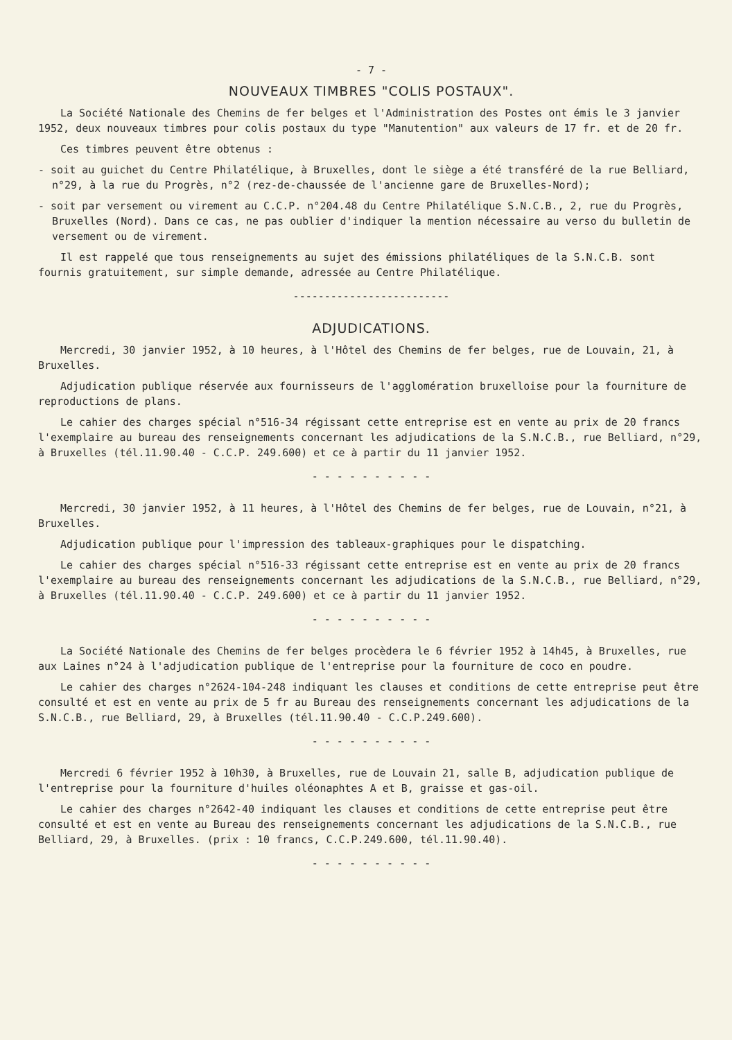- 7 -
NOUVEAUX TIMBRES "COLIS POSTAUX".
La Société Nationale des Chemins de fer belges et l'Administration des Postes ont émis le 3 janvier 1952, deux nouveaux timbres pour colis postaux du type "Manutention" aux valeurs de 17 fr. et de 20 fr.
Ces timbres peuvent être obtenus :
- soit au guichet du Centre Philatélique, à Bruxelles, dont le siège a été transféré de la rue Belliard, n°29, à la rue du Progrès, n°2 (rez-de-chaussée de l'ancienne gare de Bruxelles-Nord);
- soit par versement ou virement au C.C.P. n°204.48 du Centre Philatélique S.N.C.B., 2, rue du Progrès, Bruxelles (Nord). Dans ce cas, ne pas oublier d'indiquer la mention nécessaire au verso du bulletin de versement ou de virement.
Il est rappelé que tous renseignements au sujet des émissions philatéliques de la S.N.C.B. sont fournis gratuitement, sur simple demande, adressée au Centre Philatélique.
-------------------------
ADJUDICATIONS.
Mercredi, 30 janvier 1952, à 10 heures, à l'Hôtel des Chemins de fer belges, rue de Louvain, 21, à Bruxelles.
Adjudication publique réservée aux fournisseurs de l'agglomération bruxelloise pour la fourniture de reproductions de plans.
Le cahier des charges spécial n°516-34 régissant cette entreprise est en vente au prix de 20 francs l'exemplaire au bureau des renseignements concernant les adjudications de la S.N.C.B., rue Belliard, n°29, à Bruxelles (tél.11.90.40 - C.C.P. 249.600) et ce à partir du 11 janvier 1952.
- - - - - - - - - -
Mercredi, 30 janvier 1952, à 11 heures, à l'Hôtel des Chemins de fer belges, rue de Louvain, n°21, à Bruxelles.
Adjudication publique pour l'impression des tableaux-graphiques pour le dispatching.
Le cahier des charges spécial n°516-33 régissant cette entreprise est en vente au prix de 20 francs l'exemplaire au bureau des renseignements concernant les adjudications de la S.N.C.B., rue Belliard, n°29, à Bruxelles (tél.11.90.40 - C.C.P. 249.600) et ce à partir du 11 janvier 1952.
- - - - - - - - - -
La Société Nationale des Chemins de fer belges procèdera le 6 février 1952 à 14h45, à Bruxelles, rue aux Laines n°24 à l'adjudication publique de l'entreprise pour la fourniture de coco en poudre.
Le cahier des charges n°2624-104-248 indiquant les clauses et conditions de cette entreprise peut être consulté et est en vente au prix de 5 fr au Bureau des renseignements concernant les adjudications de la S.N.C.B., rue Belliard, 29, à Bruxelles (tél.11.90.40 - C.C.P.249.600).
- - - - - - - - - -
Mercredi 6 février 1952 à 10h30, à Bruxelles, rue de Louvain 21, salle B, adjudication publique de l'entreprise pour la fourniture d'huiles oléonaphtes A et B, graisse et gas-oil.
Le cahier des charges n°2642-40 indiquant les clauses et conditions de cette entreprise peut être consulté et est en vente au Bureau des renseignements concernant les adjudications de la S.N.C.B., rue Belliard, 29, à Bruxelles. (prix : 10 francs, C.C.P.249.600, tél.11.90.40).
- - - - - - - - - -